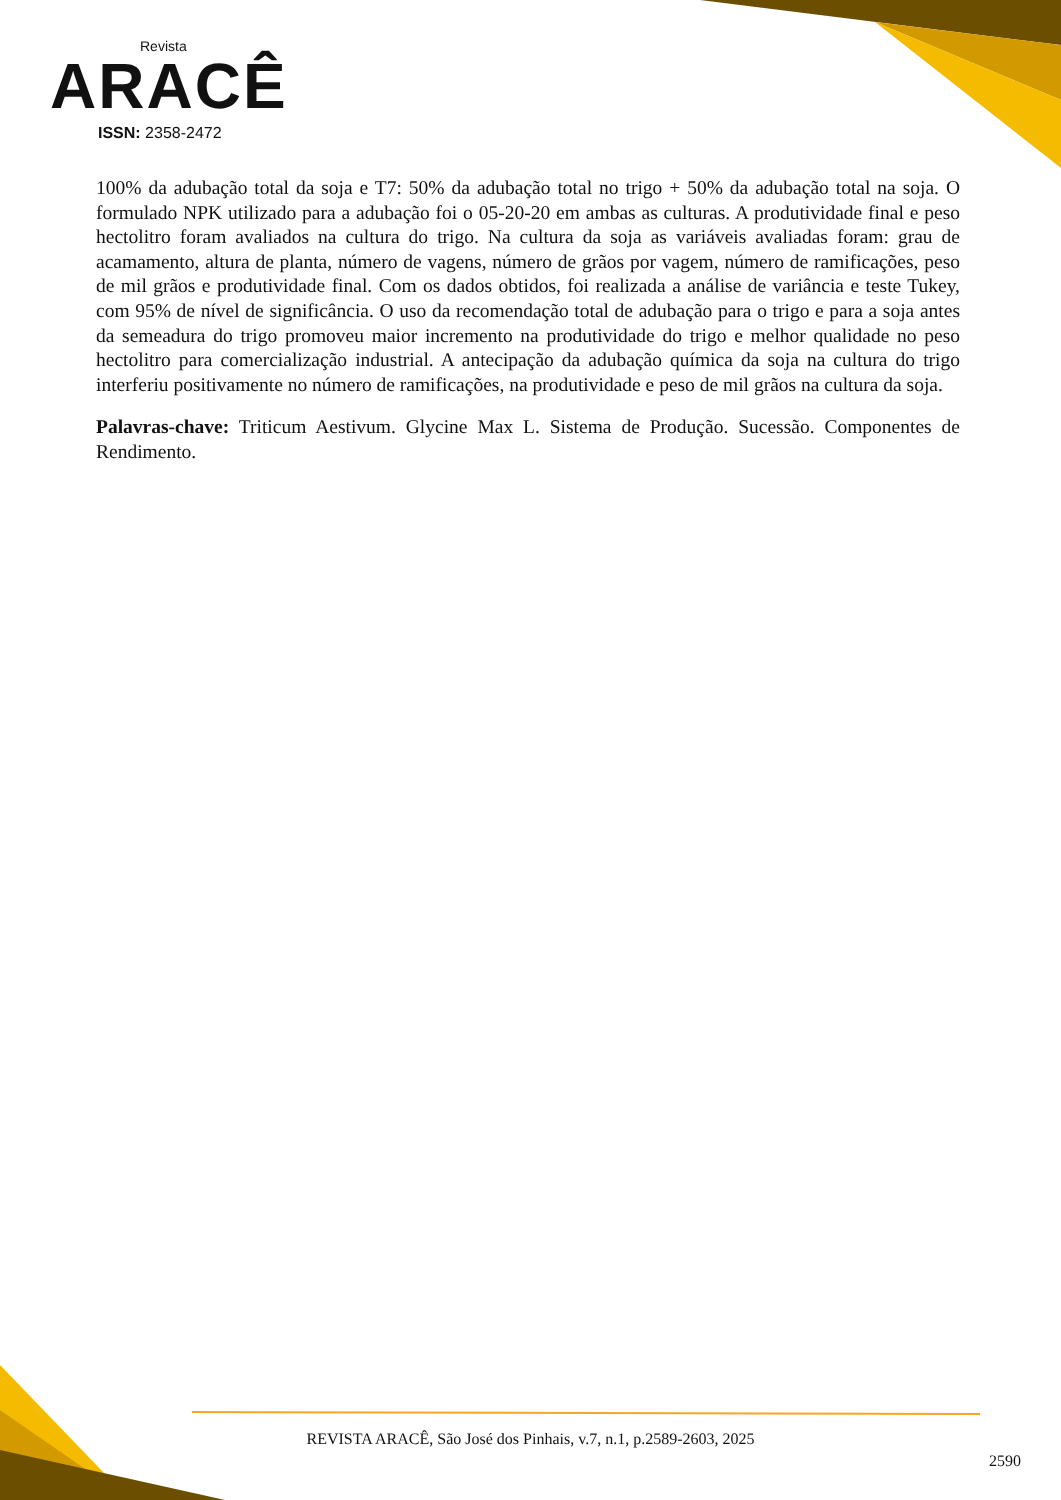Revista
ARACÊ
ISSN: 2358-2472
100% da adubação total da soja e T7: 50% da adubação total no trigo + 50% da adubação total na soja. O formulado NPK utilizado para a adubação foi o 05-20-20 em ambas as culturas. A produtividade final e peso hectolitro foram avaliados na cultura do trigo. Na cultura da soja as variáveis avaliadas foram: grau de acamamento, altura de planta, número de vagens, número de grãos por vagem, número de ramificações, peso de mil grãos e produtividade final. Com os dados obtidos, foi realizada a análise de variância e teste Tukey, com 95% de nível de significância. O uso da recomendação total de adubação para o trigo e para a soja antes da semeadura do trigo promoveu maior incremento na produtividade do trigo e melhor qualidade no peso hectolitro para comercialização industrial. A antecipação da adubação química da soja na cultura do trigo interferiu positivamente no número de ramificações, na produtividade e peso de mil grãos na cultura da soja.
Palavras-chave: Triticum Aestivum. Glycine Max L. Sistema de Produção. Sucessão. Componentes de Rendimento.
REVISTA ARACÊ, São José dos Pinhais, v.7, n.1, p.2589-2603, 2025
2590